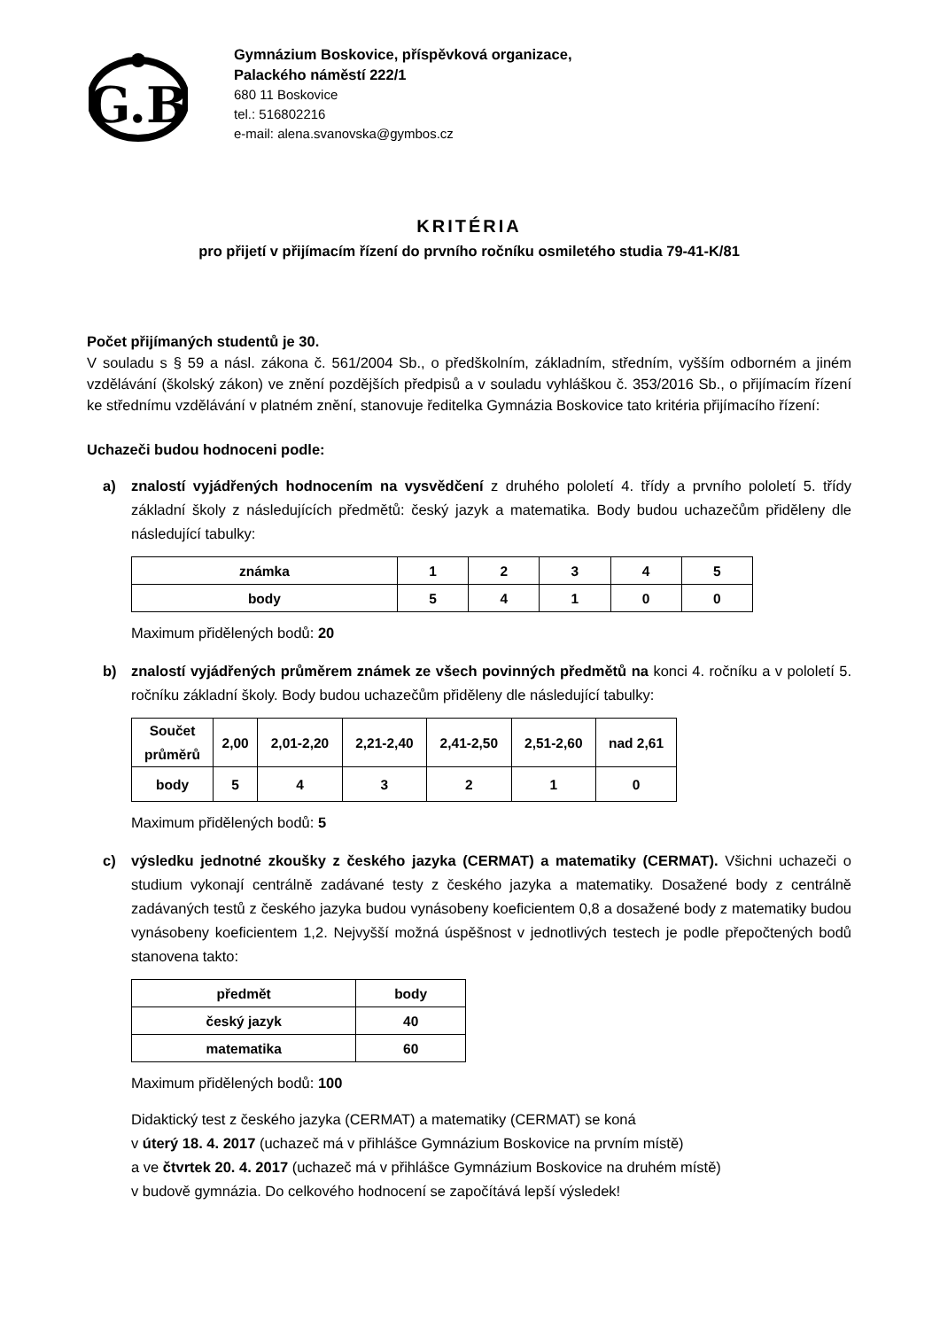G.B
Gymnázium Boskovice, příspěvková organizace,
Palackého náměstí 222/1
680 11 Boskovice
tel.: 516802216
e-mail: alena.svanovska@gymbos.cz
KRITÉRIA
pro přijetí v přijímacím řízení do prvního ročníku osmiletého studia 79-41-K/81
Počet přijímaných studentů je 30.
V souladu s § 59 a násl. zákona č. 561/2004 Sb., o předškolním, základním, středním, vyšším odborném a jiném vzdělávání (školský zákon) ve znění pozdějších předpisů a v souladu vyhláškou č. 353/2016 Sb., o přijímacím řízení ke střednímu vzdělávání v platném znění, stanovuje ředitelka Gymnázia Boskovice tato kritéria přijímacího řízení:
Uchazeči budou hodnoceni podle:
a) znalostí vyjádřených hodnocením na vysvědčení z druhého pololetí 4. třídy a prvního pololetí 5. třídy základní školy z následujících předmětů: český jazyk a matematika. Body budou uchazečům přiděleny dle následující tabulky:
| známka | 1 | 2 | 3 | 4 | 5 |
| body | 5 | 4 | 1 | 0 | 0 |
Maximum přidělených bodů: 20
b) znalostí vyjádřených průměrem známek ze všech povinných předmětů na konci 4. ročníku a v pololetí 5. ročníku základní školy. Body budou uchazečům přiděleny dle následující tabulky:
| Součet průměrů | 2,00 | 2,01-2,20 | 2,21-2,40 | 2,41-2,50 | 2,51-2,60 | nad 2,61 |
| body | 5 | 4 | 3 | 2 | 1 | 0 |
Maximum přidělených bodů: 5
c) výsledku jednotné zkoušky z českého jazyka (CERMAT) a matematiky (CERMAT). Všichni uchazeči o studium vykonají centrálně zadávané testy z českého jazyka a matematiky. Dosažené body z centrálně zadávaných testů z českého jazyka budou vynásobeny koeficientem 0,8 a dosažené body z matematiky budou vynásobeny koeficientem 1,2. Nejvyšší možná úspěšnost v jednotlivých testech je podle přepočtených bodů stanovena takto:
| předmět | body |
| český jazyk | 40 |
| matematika | 60 |
Maximum přidělených bodů: 100
Didaktický test z českého jazyka (CERMAT) a matematiky (CERMAT) se koná
v úterý 18. 4. 2017 (uchazeč má v přihlášce Gymnázium Boskovice na prvním místě)
a ve čtvrtek 20. 4. 2017 (uchazeč má v přihlášce Gymnázium Boskovice na druhém místě)
v budově gymnázia. Do celkového hodnocení se započítává lepší výsledek!